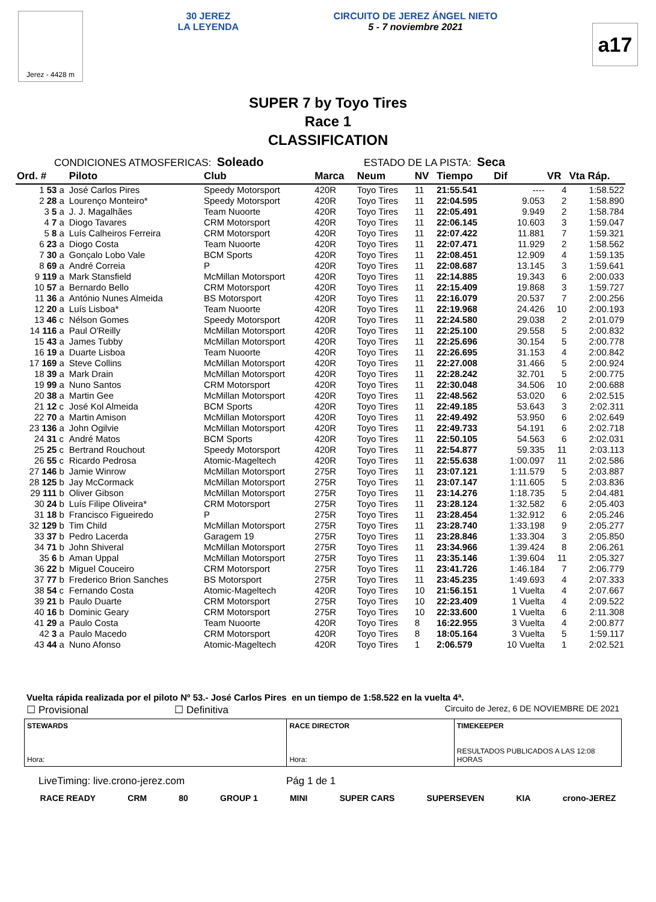Jerez - 4428 m
30 JEREZ
LA LEYENDA
CIRCUITO DE JEREZ ÁNGEL NIETO
5 - 7 noviembre 2021
a17
SUPER 7 by Toyo Tires
Race 1
CLASSIFICATION
CONDICIONES ATMOSFERICAS: Soleado ESTADO DE LA PISTA: Seca
| Ord. # | | Piloto | Club | Marca | Neum | NV | Tiempo | Dif | VR | Vta Ráp. |
| --- | --- | --- | --- | --- | --- | --- | --- | --- | --- | --- |
| 1 53 | a | José Carlos Pires | Speedy Motorsport | 420R | Toyo Tires | 11 | 21:55.541 | ---- | 4 | 1:58.522 |
| 2 28 | a | Lourenço Monteiro* | Speedy Motorsport | 420R | Toyo Tires | 11 | 22:04.595 | 9.053 | 2 | 1:58.890 |
| 3 5 | a | J. J. Magalhães | Team Nuoorte | 420R | Toyo Tires | 11 | 22:05.491 | 9.949 | 2 | 1:58.784 |
| 4 7 | a | Diogo Tavares | CRM Motorsport | 420R | Toyo Tires | 11 | 22:06.145 | 10.603 | 3 | 1:59.047 |
| 5 8 | a | Luís Calheiros Ferreira | CRM Motorsport | 420R | Toyo Tires | 11 | 22:07.422 | 11.881 | 7 | 1:59.321 |
| 6 23 | a | Diogo Costa | Team Nuoorte | 420R | Toyo Tires | 11 | 22:07.471 | 11.929 | 2 | 1:58.562 |
| 7 30 | a | Gonçalo Lobo Vale | BCM Sports | 420R | Toyo Tires | 11 | 22:08.451 | 12.909 | 4 | 1:59.135 |
| 8 69 | a | André Correia | P | 420R | Toyo Tires | 11 | 22:08.687 | 13.145 | 3 | 1:59.641 |
| 9 119 | a | Mark Stansfield | McMillan Motorsport | 420R | Toyo Tires | 11 | 22:14.885 | 19.343 | 6 | 2:00.033 |
| 10 57 | a | Bernardo Bello | CRM Motorsport | 420R | Toyo Tires | 11 | 22:15.409 | 19.868 | 3 | 1:59.727 |
| 11 36 | a | António Nunes Almeida | BS Motorsport | 420R | Toyo Tires | 11 | 22:16.079 | 20.537 | 7 | 2:00.256 |
| 12 20 | a | Luís Lisboa* | Team Nuoorte | 420R | Toyo Tires | 11 | 22:19.968 | 24.426 | 10 | 2:00.193 |
| 13 46 | c | Nélson Gomes | Speedy Motorsport | 420R | Toyo Tires | 11 | 22:24.580 | 29.038 | 2 | 2:01.079 |
| 14 116 | a | Paul O'Reilly | McMillan Motorsport | 420R | Toyo Tires | 11 | 22:25.100 | 29.558 | 5 | 2:00.832 |
| 15 43 | a | James Tubby | McMillan Motorsport | 420R | Toyo Tires | 11 | 22:25.696 | 30.154 | 5 | 2:00.778 |
| 16 19 | a | Duarte Lisboa | Team Nuoorte | 420R | Toyo Tires | 11 | 22:26.695 | 31.153 | 4 | 2:00.842 |
| 17 169 | a | Steve Collins | McMillan Motorsport | 420R | Toyo Tires | 11 | 22:27.008 | 31.466 | 5 | 2:00.924 |
| 18 39 | a | Mark Drain | McMillan Motorsport | 420R | Toyo Tires | 11 | 22:28.242 | 32.701 | 5 | 2:00.775 |
| 19 99 | a | Nuno Santos | CRM Motorsport | 420R | Toyo Tires | 11 | 22:30.048 | 34.506 | 10 | 2:00.688 |
| 20 38 | a | Martin Gee | McMillan Motorsport | 420R | Toyo Tires | 11 | 22:48.562 | 53.020 | 6 | 2:02.515 |
| 21 12 | c | José Kol Almeida | BCM Sports | 420R | Toyo Tires | 11 | 22:49.185 | 53.643 | 3 | 2:02.311 |
| 22 70 | a | Martin Amison | McMillan Motorsport | 420R | Toyo Tires | 11 | 22:49.492 | 53.950 | 6 | 2:02.649 |
| 23 136 | a | John Ogilvie | McMillan Motorsport | 420R | Toyo Tires | 11 | 22:49.733 | 54.191 | 6 | 2:02.718 |
| 24 31 | c | André Matos | BCM Sports | 420R | Toyo Tires | 11 | 22:50.105 | 54.563 | 6 | 2:02.031 |
| 25 25 | c | Bertrand Rouchout | Speedy Motorsport | 420R | Toyo Tires | 11 | 22:54.877 | 59.335 | 11 | 2:03.113 |
| 26 55 | c | Ricardo Pedrosa | Atomic-Mageltech | 420R | Toyo Tires | 11 | 22:55.638 | 1:00.097 | 11 | 2:02.586 |
| 27 146 | b | Jamie Winrow | McMillan Motorsport | 275R | Toyo Tires | 11 | 23:07.121 | 1:11.579 | 5 | 2:03.887 |
| 28 125 | b | Jay McCormack | McMillan Motorsport | 275R | Toyo Tires | 11 | 23:07.147 | 1:11.605 | 5 | 2:03.836 |
| 29 111 | b | Oliver Gibson | McMillan Motorsport | 275R | Toyo Tires | 11 | 23:14.276 | 1:18.735 | 5 | 2:04.481 |
| 30 24 | b | Luís Filipe Oliveira* | CRM Motorsport | 275R | Toyo Tires | 11 | 23:28.124 | 1:32.582 | 6 | 2:05.403 |
| 31 18 | b | Francisco Figueiredo | P | 275R | Toyo Tires | 11 | 23:28.454 | 1:32.912 | 6 | 2:05.246 |
| 32 129 | b | Tim Child | McMillan Motorsport | 275R | Toyo Tires | 11 | 23:28.740 | 1:33.198 | 9 | 2:05.277 |
| 33 37 | b | Pedro Lacerda | Garagem 19 | 275R | Toyo Tires | 11 | 23:28.846 | 1:33.304 | 3 | 2:05.850 |
| 34 71 | b | John Shiveral | McMillan Motorsport | 275R | Toyo Tires | 11 | 23:34.966 | 1:39.424 | 8 | 2:06.261 |
| 35 6 | b | Aman Uppal | McMillan Motorsport | 275R | Toyo Tires | 11 | 23:35.146 | 1:39.604 | 11 | 2:05.327 |
| 36 22 | b | Miguel Couceiro | CRM Motorsport | 275R | Toyo Tires | 11 | 23:41.726 | 1:46.184 | 7 | 2:06.779 |
| 37 77 | b | Frederico Brion Sanches | BS Motorsport | 275R | Toyo Tires | 11 | 23:45.235 | 1:49.693 | 4 | 2:07.333 |
| 38 54 | c | Fernando Costa | Atomic-Mageltech | 420R | Toyo Tires | 10 | 21:56.151 | 1 Vuelta | 4 | 2:07.667 |
| 39 21 | b | Paulo Duarte | CRM Motorsport | 275R | Toyo Tires | 10 | 22:23.409 | 1 Vuelta | 4 | 2:09.522 |
| 40 16 | b | Dominic Geary | CRM Motorsport | 275R | Toyo Tires | 10 | 22:33.600 | 1 Vuelta | 6 | 2:11.308 |
| 41 29 | a | Paulo Costa | Team Nuoorte | 420R | Toyo Tires | 8 | 16:22.955 | 3 Vuelta | 4 | 2:00.877 |
| 42 3 | a | Paulo Macedo | CRM Motorsport | 420R | Toyo Tires | 8 | 18:05.164 | 3 Vuelta | 5 | 1:59.117 |
| 43 44 | a | Nuno Afonso | Atomic-Mageltech | 420R | Toyo Tires | 1 | 2:06.579 | 10 Vuelta | 1 | 2:02.521 |
Vuelta rápida realizada por el piloto Nº 53.- José Carlos Pires en un tiempo de 1:58.522 en la vuelta 4ª.
☐ Provisional ☐ Definitiva Circuito de Jerez, 6 DE NOVIEMBRE DE 2021
STEWARDS
Hora:
RACE DIRECTOR
Hora:
TIMEKEEPER
RESULTADOS PUBLICADOS A LAS 12:08 HORAS
LiveTiming: live.crono-jerez.com Pág 1 de 1
RACE READY CRM 80 GROUP 1 MINI SUPER CARS SUPERSEVEN KIA crono-JEREZ